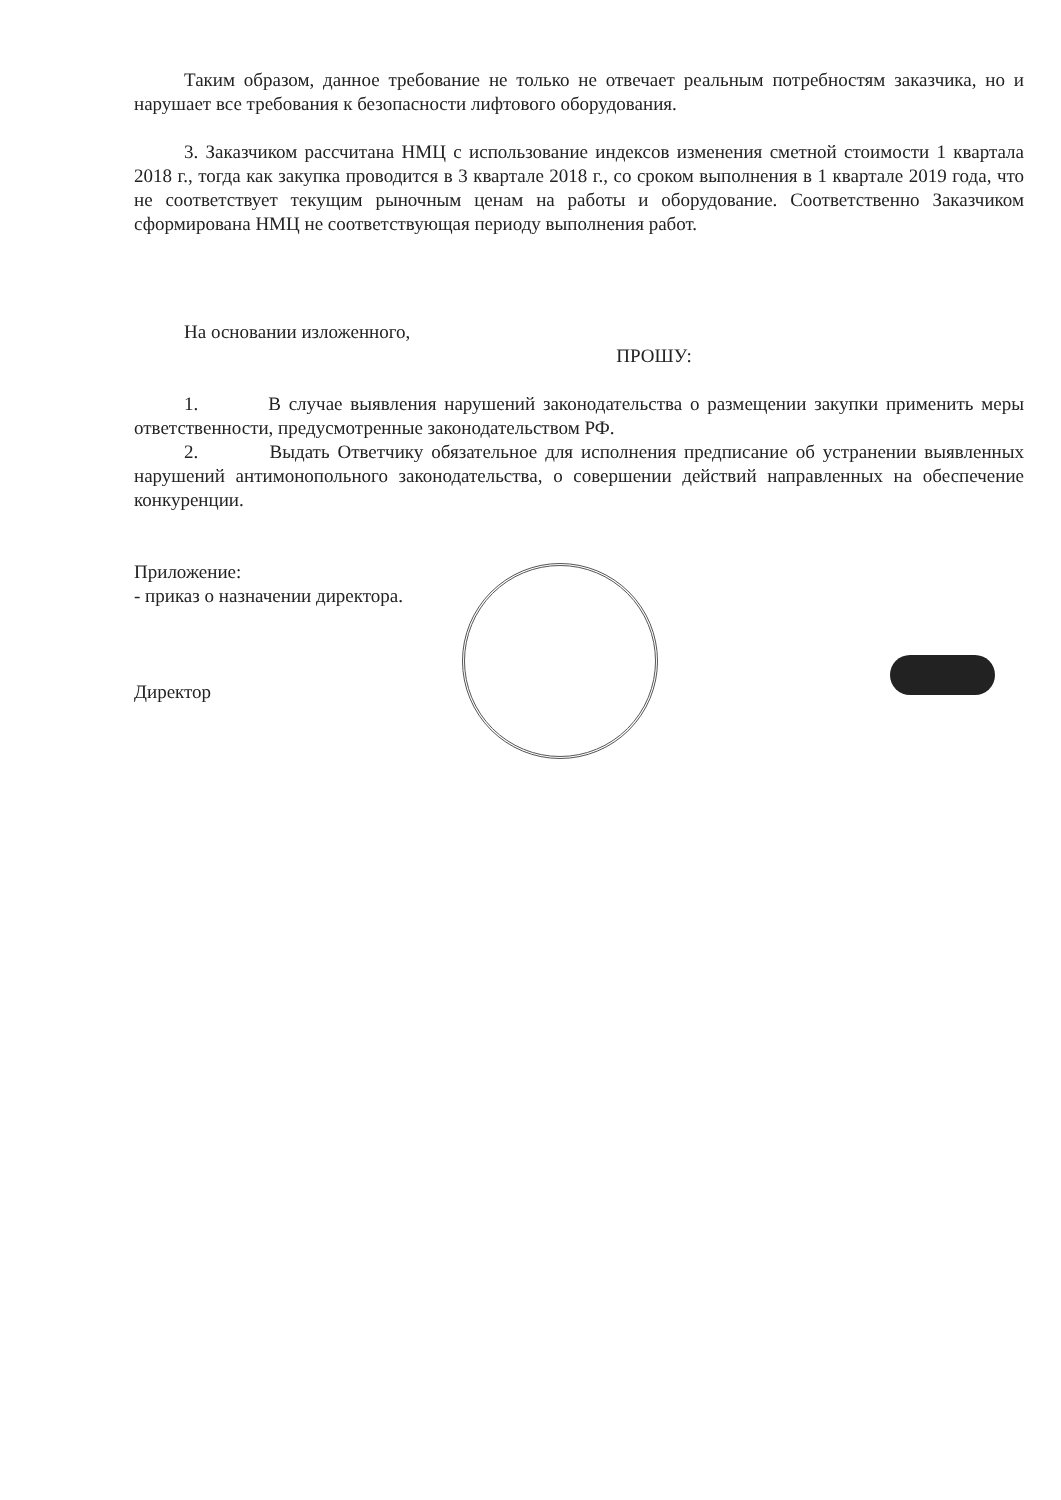Таким образом, данное требование не только не отвечает реальным потребностям заказчика, но и нарушает все требования к безопасности лифтового оборудования.
3. Заказчиком рассчитана НМЦ с использование индексов изменения сметной стоимости 1 квартала 2018 г., тогда как закупка проводится в 3 квартале 2018 г., со сроком выполнения в 1 квартале 2019 года, что не соответствует текущим рыночным ценам на работы и оборудование. Соответственно Заказчиком сформирована НМЦ не соответствующая периоду выполнения работ.
На основании изложенного,
ПРОШУ:
1. В случае выявления нарушений законодательства о размещении закупки применить меры ответственности, предусмотренные законодательством РФ.
2. Выдать Ответчику обязательное для исполнения предписание об устранении выявленных нарушений антимонопольного законодательства, о совершении действий направленных на обеспечение конкуренции.
Приложение:
- приказ о назначении директора.
Директор